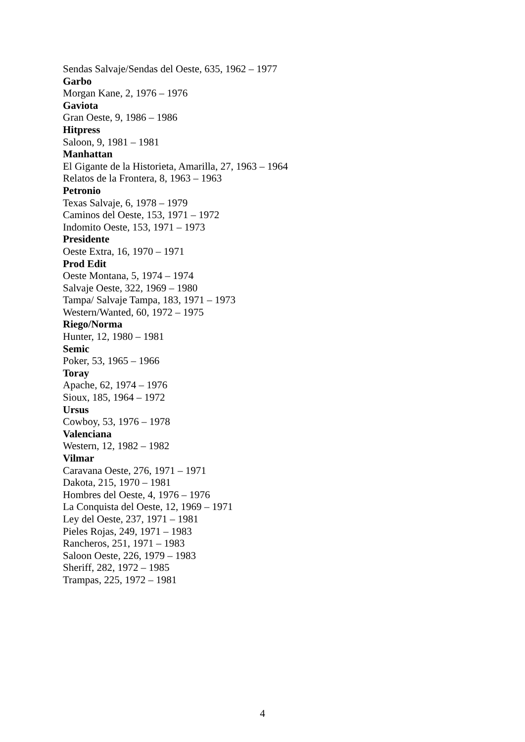Sendas Salvaje/Sendas del Oeste, 635, 1962 – 1977
Garbo
Morgan Kane, 2, 1976 – 1976
Gaviota
Gran Oeste, 9, 1986 – 1986
Hitpress
Saloon, 9, 1981 – 1981
Manhattan
El Gigante de la Historieta, Amarilla, 27, 1963 – 1964
Relatos de la Frontera, 8, 1963 – 1963
Petronio
Texas Salvaje, 6, 1978 – 1979
Caminos del Oeste, 153, 1971 – 1972
Indomito Oeste, 153, 1971 – 1973
Presidente
Oeste Extra, 16, 1970 – 1971
Prod Edit
Oeste Montana, 5, 1974 – 1974
Salvaje Oeste, 322, 1969 – 1980
Tampa/ Salvaje Tampa, 183, 1971 – 1973
Western/Wanted, 60, 1972 – 1975
Riego/Norma
Hunter, 12, 1980 – 1981
Semic
Poker, 53, 1965 – 1966
Toray
Apache, 62, 1974 – 1976
Sioux, 185, 1964 – 1972
Ursus
Cowboy, 53, 1976 – 1978
Valenciana
Western, 12, 1982 – 1982
Vilmar
Caravana Oeste, 276, 1971 – 1971
Dakota, 215, 1970 – 1981
Hombres del Oeste, 4, 1976 – 1976
La Conquista del Oeste, 12, 1969 – 1971
Ley del Oeste, 237, 1971 – 1981
Pieles Rojas, 249, 1971 – 1983
Rancheros, 251, 1971 – 1983
Saloon Oeste, 226, 1979 – 1983
Sheriff, 282, 1972 – 1985
Trampas, 225, 1972 – 1981
4